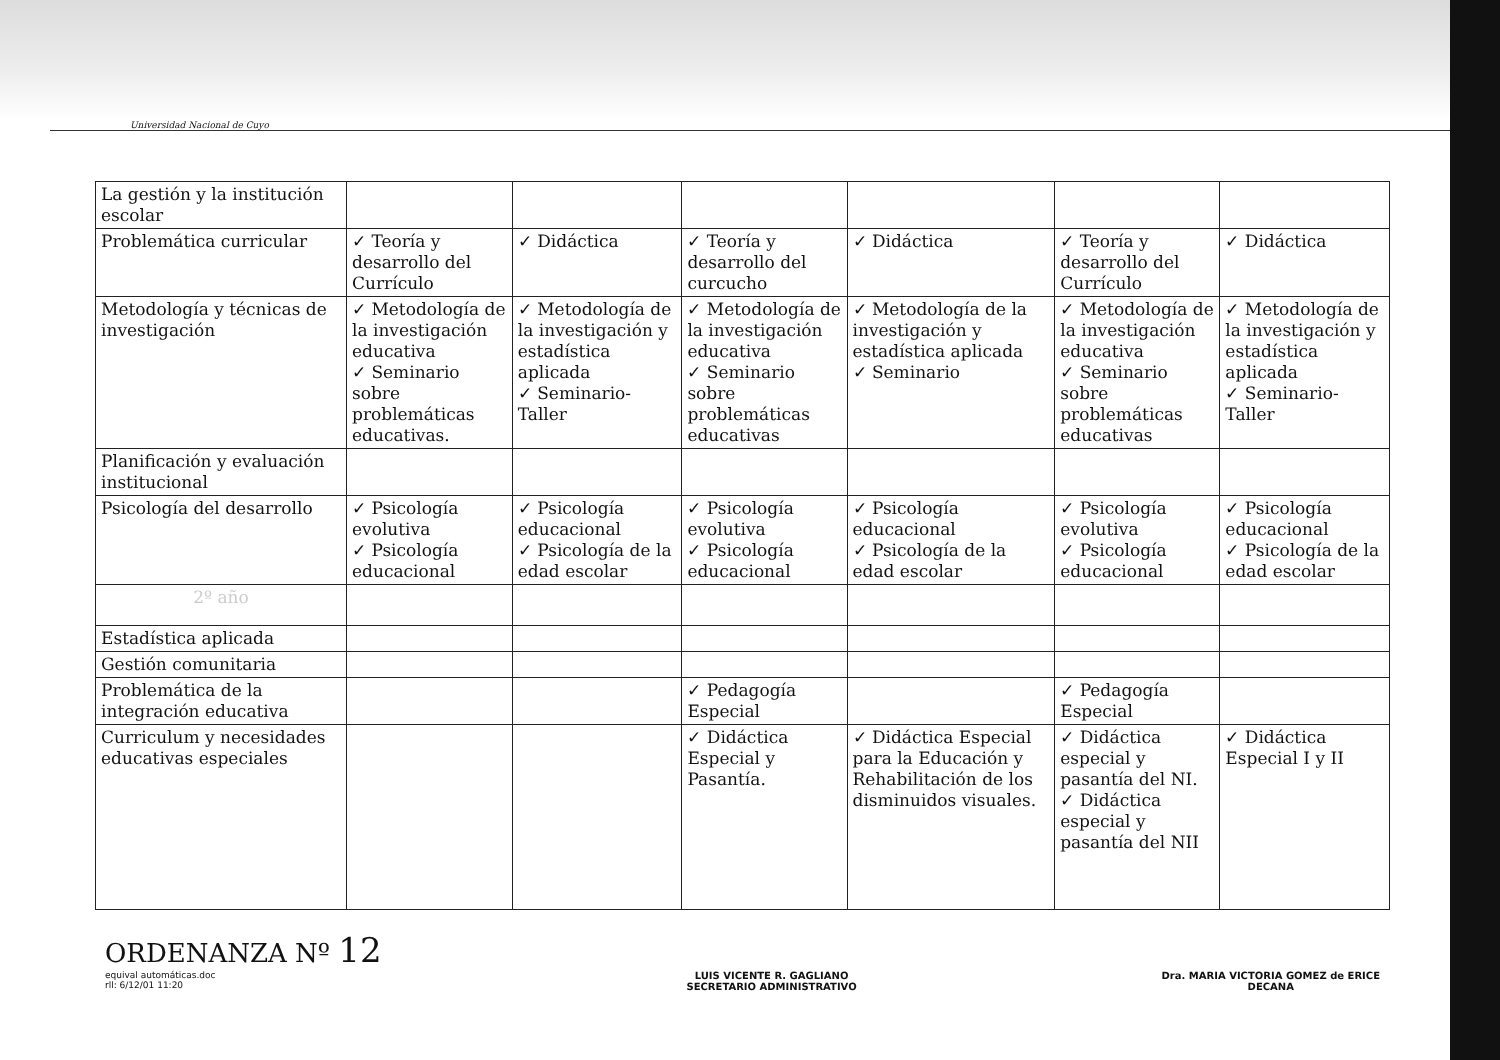Universidad Nacional de Cuyo
| La gestión y la institución escolar | | | | | | |
| Problemática curricular | ✓ Teoría y desarrollo del Currículo | ✓ Didáctica | ✓ Teoría y desarrollo del curcucho | ✓ Didáctica | ✓ Teoría y desarrollo del Currículo | ✓ Didáctica |
| Metodología y técnicas de investigación | ✓ Metodología de la investigación educativa ✓ Seminario sobre problemáticas educativas. | ✓ Metodología de la investigación y estadística aplicada ✓ Seminario-Taller | ✓ Metodología de la investigación educativa ✓ Seminario sobre problemáticas educativas | ✓ Metodología de la investigación y estadística aplicada ✓ Seminario | ✓ Metodología de la investigación educativa ✓ Seminario sobre problemáticas educativas | ✓ Metodología de la investigación y estadística aplicada ✓ Seminario-Taller |
| Planificación y evaluación institucional | | | | | | |
| Psicología del desarrollo | ✓ Psicología evolutiva ✓ Psicología educacional | ✓ Psicología educacional ✓ Psicología de la edad escolar | ✓ Psicología evolutiva ✓ Psicología educacional | ✓ Psicología educacional ✓ Psicología de la edad escolar | ✓ Psicología evolutiva ✓ Psicología educacional | ✓ Psicología educacional ✓ Psicología de la edad escolar |
| 2º año | | | | | | |
| Estadística aplicada | | | | | | |
| Gestión comunitaria | | | | | | |
| Problemática de la integración educativa | | | ✓ Pedagogía Especial | | ✓ Pedagogía Especial | |
| Curriculum y necesidades educativas especiales | | | ✓ Didáctica Especial y Pasantía. | ✓ Didáctica Especial para la Educación y Rehabilitación de los disminuidos visuales. | ✓ Didáctica especial y pasantía del NI. ✓ Didáctica especial y pasantía del NII | ✓ Didáctica Especial I y II |
ORDENANZA Nº 12
equival automáticas.doc
rll: 6/12/01 11:20
LUIS VICENTE R. GAGLIANO
SECRETARIO ADMINISTRATIVO
Dra. MARIA VICTORIA GOMEZ de ERICE
DECANA